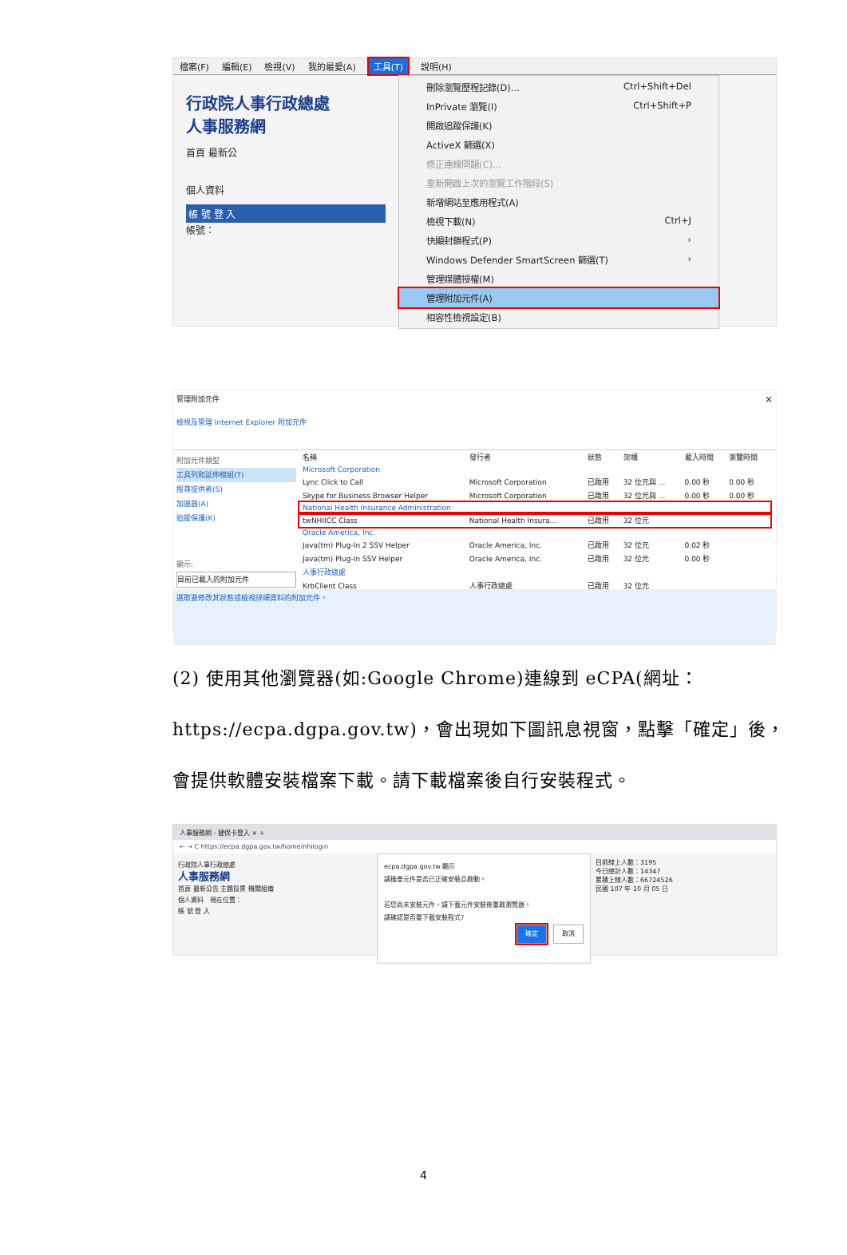檔案(F) 編輯(E) 檢視(V) 我的最愛(A) 工具(T) 說明(H)
行政院人事行政總處
人事服務網
首頁 最新公
個人資料
帳 號 登 入
帳號：
刪除瀏覽歷程記錄(D)... Ctrl+Shift+Del
InPrivate 瀏覽(I) Ctrl+Shift+P
開啟追蹤保護(K)
ActiveX 篩選(X)
修正連線問題(C)...
重新開啟上次的瀏覽工作階段(S)
新增網站至應用程式(A)
檢視下載(N) Ctrl+J
快顯封鎖程式(P) ›
Windows Defender SmartScreen 篩選(T) ›
管理媒體授權(M)
管理附加元件(A)
相容性檢視設定(B)
管理附加元件 ×
檢視及管理 Internet Explorer 附加元件
附加元件類型
工具列和延伸模組(T)
搜尋提供者(S)
加速器(A)
追蹤保護(K)
顯示:
目前已載入的附加元件
| 名稱 | 發行者 | 狀態 | 架構 | 載入時間 | 瀏覽時間 |
| --- | --- | --- | --- | --- | --- |
| Microsoft Corporation | | | | | |
| Lync Click to Call | Microsoft Corporation | 已啟用 | 32 位元與 ... | 0.00 秒 | 0.00 秒 |
| Skype for Business Browser Helper | Microsoft Corporation | 已啟用 | 32 位元與 ... | 0.00 秒 | 0.00 秒 |
| National Health Insurance Administration | | | | | |
| twNHIICC Class | National Health Insura... | 已啟用 | 32 位元 | | |
| Oracle America, Inc. | | | | | |
| Java(tm) Plug-In 2 SSV Helper | Oracle America, Inc. | 已啟用 | 32 位元 | 0.02 秒 | |
| Java(tm) Plug-In SSV Helper | Oracle America, Inc. | 已啟用 | 32 位元 | 0.00 秒 | |
| 人事行政總處 | | | | | |
| KrbClient Class | 人事行政總處 | 已啟用 | 32 位元 | | |
選取要修改其狀態或檢視詳細資料的附加元件。
(2) 使用其他瀏覽器(如:Google Chrome)連線到 eCPA(網址：
https://ecpa.dgpa.gov.tw)，會出現如下圖訊息視窗，點擊「確定」後，
會提供軟體安裝檔案下載。請下載檔案後自行安裝程式。
人事服務網 - 健保卡登入 × +
← → C https://ecpa.dgpa.gov.tw/home/nhilogin
行政院人事行政總處
人事服務網
首頁 最新公告 主題投票 機關組織
個人資料 現在位置：
帳 號 登 入
ecpa.dgpa.gov.tw 顯示
請檢查元件是否已正確安裝且啟動。
若您尚未安裝元件，請下載元件安裝後重啟瀏覽器。
請確認是否要下載安裝程式?
確定 取消
目前線上人數：3195
今日總計人數：14347
累積上線人數：66724526
民國 107 年 10 月 05 日
4